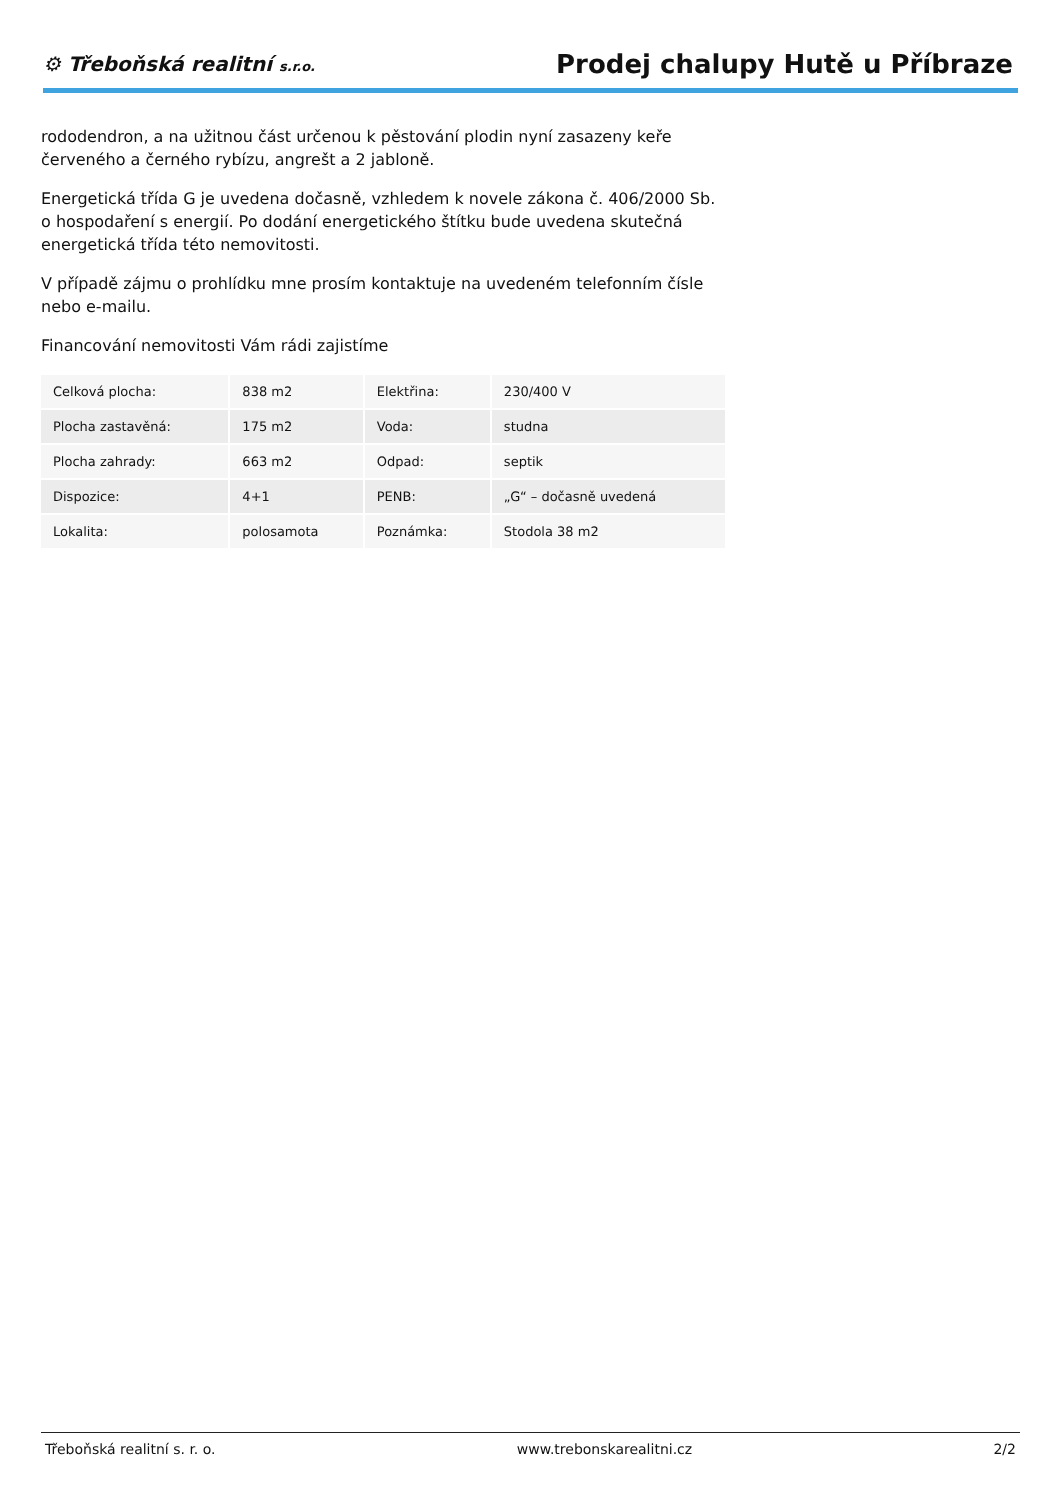⚙ Třeboňská realitní s.r.o.
Prodej chalupy Hutě u Příbraze
rododendron, a na užitnou část určenou k pěstování plodin nyní zasazeny keře červeného a černého rybízu, angrešt a 2 jabloně.
Energetická třída G je uvedena dočasně, vzhledem k novele zákona č. 406/2000 Sb. o hospodaření s energií. Po dodání energetického štítku bude uvedena skutečná energetická třída této nemovitosti.
V případě zájmu o prohlídku mne prosím kontaktuje na uvedeném telefonním čísle nebo e-mailu.
Financování nemovitosti Vám rádi zajistíme
| Celková plocha: | 838 m2 | Elektřina: | 230/400 V |
| Plocha zastavěná: | 175 m2 | Voda: | studna |
| Plocha zahrady: | 663 m2 | Odpad: | septik |
| Dispozice: | 4+1 | PENB: | „G“ – dočasně uvedená |
| Lokalita: | polosamota | Poznámka: | Stodola 38 m2 |
Třeboňská realitní s. r. o. www.trebonskarealitni.cz 2/2